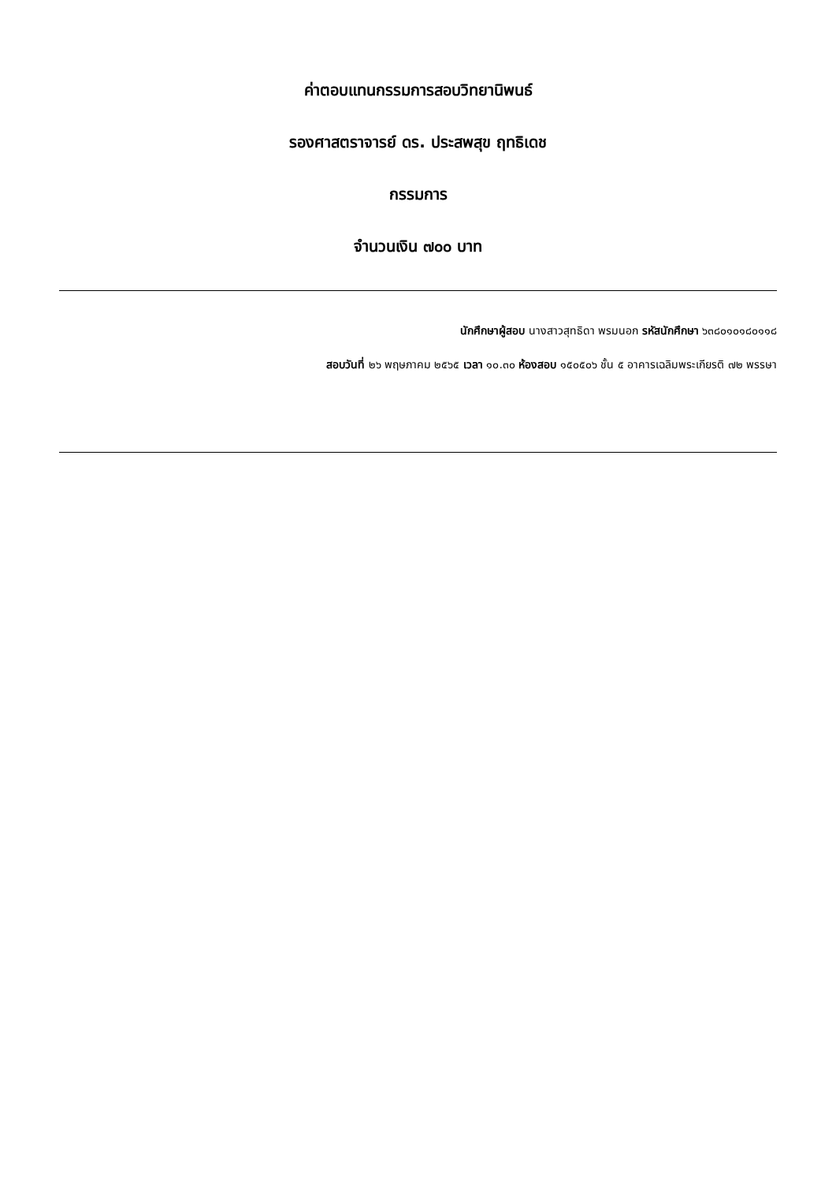ค่าตอบแทนกรรมการสอบวิทยานิพนธ์
รองศาสตราจารย์ ดร. ประสพสุข ฤทธิเดช
กรรมการ
จำนวนเงิน ๗๐๐ บาท
นักศึกษาผู้สอบ นางสาวสุทธิดา พรมนอก รหัสนักศึกษา ๖๓๘๐๑๐๑๘๐๑๑๘
สอบวันที่ ๒๖ พฤษภาคม ๒๕๖๕ เวลา ๑๐.๓๐ ห้องสอบ ๑๕๐๕๐๖ ชั้น ๕ อาคารเฉลิมพระเกียรติ ๗๒ พรรษา